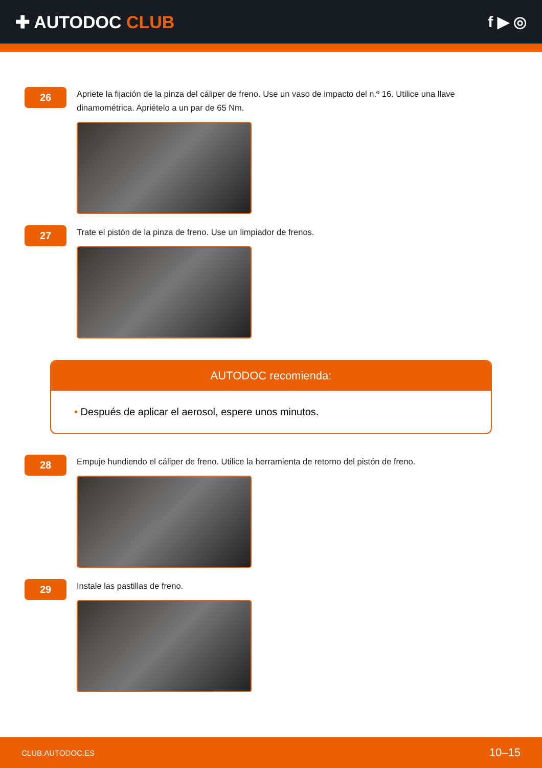✚ AUTODOC CLUB f ▶ ◎
26
Apriete la fijación de la pinza del cáliper de freno. Use un vaso de impacto del n.º 16. Utilice una llave dinamométrica. Apriételo a un par de 65 Nm.
27
Trate el pistón de la pinza de freno. Use un limpiador de frenos.
AUTODOC recomienda:
• Después de aplicar el aerosol, espere unos minutos.
28
Empuje hundiendo el cáliper de freno. Utilice la herramienta de retorno del pistón de freno.
29
Instale las pastillas de freno.
CLUB.AUTODOC.ES 10–15